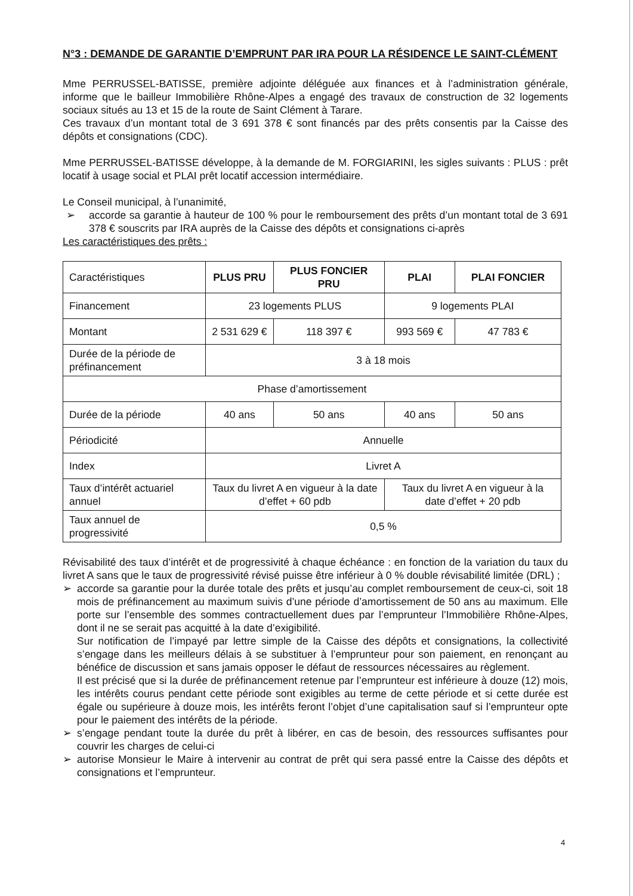N°3 : DEMANDE DE GARANTIE D’EMPRUNT PAR IRA POUR LA RÉSIDENCE LE SAINT-CLÉMENT
Mme PERRUSSEL-BATISSE, première adjointe déléguée aux finances et à l’administration générale, informe que le bailleur Immobilière Rhône-Alpes a engagé des travaux de construction de 32 logements sociaux situés au 13 et 15 de la route de Saint Clément à Tarare.
Ces travaux d’un montant total de 3 691 378 € sont financés par des prêts consentis par la Caisse des dépôts et consignations (CDC).
Mme PERRUSSEL-BATISSE développe, à la demande de M. FORGIARINI, les sigles suivants : PLUS : prêt locatif à usage social et PLAI prêt locatif accession intermédiaire.
Le Conseil municipal, à l’unanimité,
➢ accorde sa garantie à hauteur de 100 % pour le remboursement des prêts d’un montant total de 3 691 378 € souscrits par IRA auprès de la Caisse des dépôts et consignations ci-après
Les caractéristiques des prêts :
| Caractéristiques | PLUS PRU | PLUS FONCIER PRU | PLAI | PLAI FONCIER |
| Financement | 23 logements PLUS | | 9 logements PLAI | |
| Montant | 2 531 629 € | 118 397 € | 993 569 € | 47 783 € |
| Durée de la période de préfinancement | 3 à 18 mois | | | |
| Phase d’amortissement | | | | |
| Durée de la période | 40 ans | 50 ans | 40 ans | 50 ans |
| Périodicité | Annuelle | | | |
| Index | Livret A | | | |
| Taux d’intérêt actuariel annuel | Taux du livret A en vigueur à la date d’effet + 60 pdb | | Taux du livret A en vigueur à la date d’effet + 20 pdb | |
| Taux annuel de progressivité | 0,5 % | | | |
Révisabilité des taux d’intérêt et de progressivité à chaque échéance : en fonction de la variation du taux du livret A sans que le taux de progressivité révisé puisse être inférieur à 0 % double révisabilité limitée (DRL) ;
➢ accorde sa garantie pour la durée totale des prêts et jusqu’au complet remboursement de ceux-ci, soit 18 mois de préfinancement au maximum suivis d’une période d’amortissement de 50 ans au maximum. Elle porte sur l’ensemble des sommes contractuellement dues par l’emprunteur l’Immobilière Rhône-Alpes, dont il ne se serait pas acquitté à la date d’exigibilité.
Sur notification de l’impayé par lettre simple de la Caisse des dépôts et consignations, la collectivité s’engage dans les meilleurs délais à se substituer à l’emprunteur pour son paiement, en renonçant au bénéfice de discussion et sans jamais opposer le défaut de ressources nécessaires au règlement.
Il est précisé que si la durée de préfinancement retenue par l’emprunteur est inférieure à douze (12) mois, les intérêts courus pendant cette période sont exigibles au terme de cette période et si cette durée est égale ou supérieure à douze mois, les intérêts feront l’objet d’une capitalisation sauf si l’emprunteur opte pour le paiement des intérêts de la période.
➢ s’engage pendant toute la durée du prêt à libérer, en cas de besoin, des ressources suffisantes pour couvrir les charges de celui-ci
➢ autorise Monsieur le Maire à intervenir au contrat de prêt qui sera passé entre la Caisse des dépôts et consignations et l’emprunteur.
4